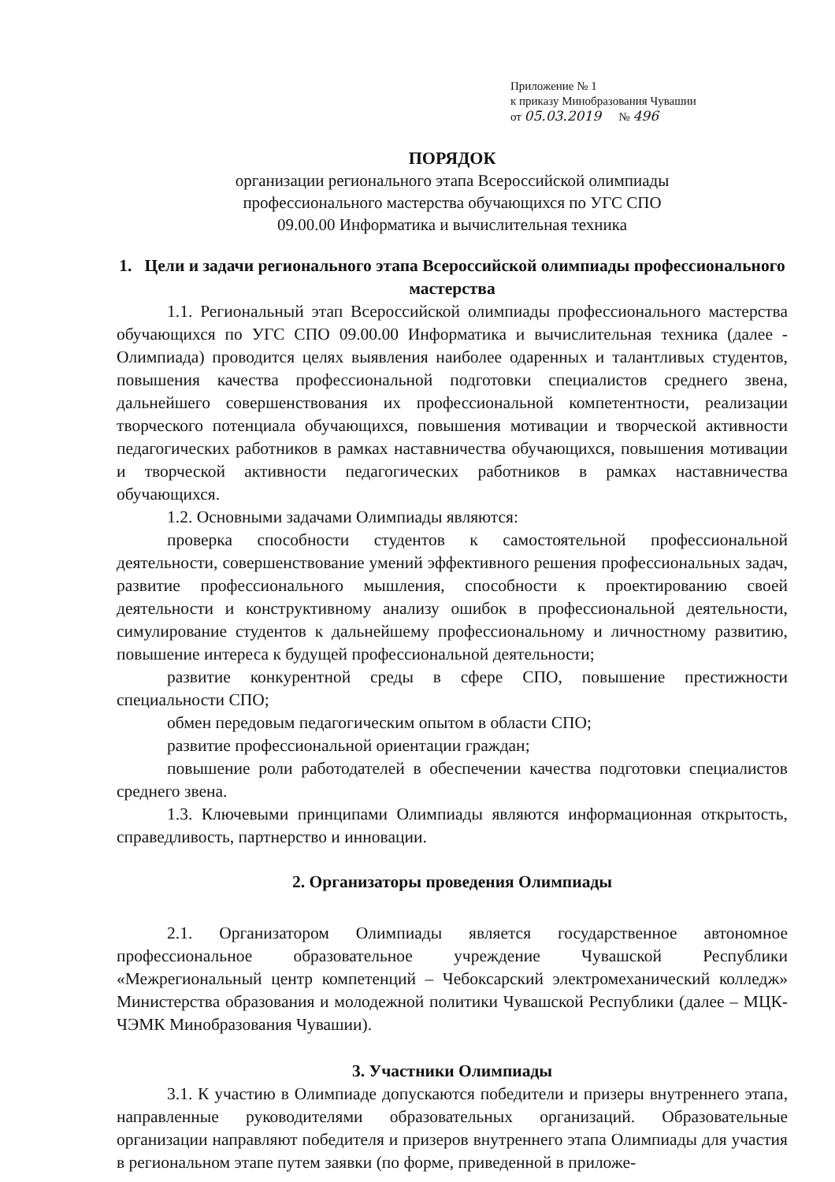Приложение № 1
к приказу Минобразования Чувашии
от 05.03.2019 № 496
ПОРЯДОК
организации регионального этапа Всероссийской олимпиады
профессионального мастерства обучающихся по УГС СПО
09.00.00 Информатика и вычислительная техника
1. Цели и задачи регионального этапа Всероссийской олимпиады профессионального мастерства
1.1. Региональный этап Всероссийской олимпиады профессионального мастерства обучающихся по УГС СПО 09.00.00 Информатика и вычислительная техника (далее - Олимпиада) проводится целях выявления наиболее одаренных и талантливых студентов, повышения качества профессиональной подготовки специалистов среднего звена, дальнейшего совершенствования их профессиональной компетентности, реализации творческого потенциала обучающихся, повышения мотивации и творческой активности педагогических работников в рамках наставничества обучающихся, повышения мотивации и творческой активности педагогических работников в рамках наставничества обучающихся.
1.2. Основными задачами Олимпиады являются:
проверка способности студентов к самостоятельной профессиональной деятельности, совершенствование умений эффективного решения профессиональных задач, развитие профессионального мышления, способности к проектированию своей деятельности и конструктивному анализу ошибок в профессиональной деятельности, симулирование студентов к дальнейшему профессиональному и личностному развитию, повышение интереса к будущей профессиональной деятельности;
развитие конкурентной среды в сфере СПО, повышение престижности специальности СПО;
обмен передовым педагогическим опытом в области СПО;
развитие профессиональной ориентации граждан;
повышение роли работодателей в обеспечении качества подготовки специалистов среднего звена.
1.3. Ключевыми принципами Олимпиады являются информационная открытость, справедливость, партнерство и инновации.
2. Организаторы проведения Олимпиады
2.1. Организатором Олимпиады является государственное автономное профессиональное образовательное учреждение Чувашской Республики «Межрегиональный центр компетенций – Чебоксарский электромеханический колледж» Министерства образования и молодежной политики Чувашской Республики (далее – МЦК-ЧЭМК Минобразования Чувашии).
3. Участники Олимпиады
3.1. К участию в Олимпиаде допускаются победители и призеры внутреннего этапа, направленные руководителями образовательных организаций. Образовательные организации направляют победителя и призеров внутреннего этапа Олимпиады для участия в региональном этапе путем заявки (по форме, приведенной в приложе-